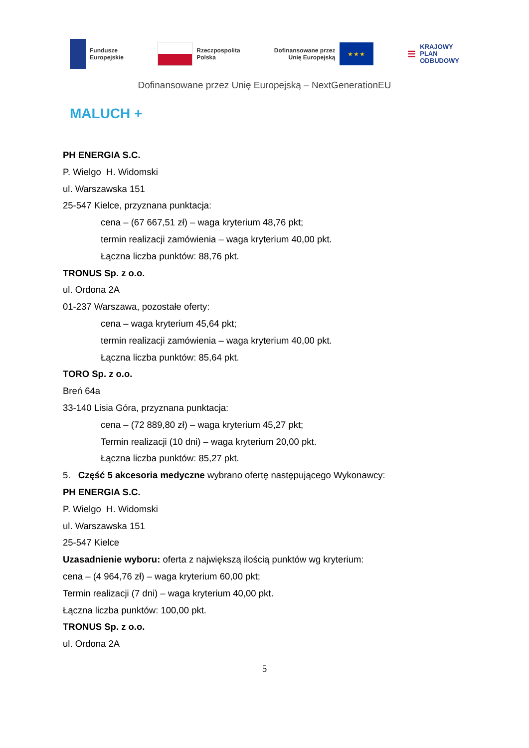Fundusze
Europejskie
Rzeczpospolita
Polska
Dofinansowane przez
Unię Europejską
★ ★ ★
≡ KRAJOWY
PLAN
ODBUDOWY
Dofinansowane przez Unię Europejską – NextGenerationEU
MALUCH +
PH ENERGIA S.C.
P. Wielgo H. Widomski
ul. Warszawska 151
25-547 Kielce, przyznana punktacja:
cena – (67 667,51 zł) – waga kryterium 48,76 pkt;
termin realizacji zamówienia – waga kryterium 40,00 pkt.
Łączna liczba punktów: 88,76 pkt.
TRONUS Sp. z o.o.
ul. Ordona 2A
01-237 Warszawa, pozostałe oferty:
cena – waga kryterium 45,64 pkt;
termin realizacji zamówienia – waga kryterium 40,00 pkt.
Łączna liczba punktów: 85,64 pkt.
TORO Sp. z o.o.
Breń 64a
33-140 Lisia Góra, przyznana punktacja:
cena – (72 889,80 zł) – waga kryterium 45,27 pkt;
Termin realizacji (10 dni) – waga kryterium 20,00 pkt.
Łączna liczba punktów: 85,27 pkt.
5. Część 5 akcesoria medyczne wybrano ofertę następującego Wykonawcy:
PH ENERGIA S.C.
P. Wielgo H. Widomski
ul. Warszawska 151
25-547 Kielce
Uzasadnienie wyboru: oferta z największą ilością punktów wg kryterium:
cena – (4 964,76 zł) – waga kryterium 60,00 pkt;
Termin realizacji (7 dni) – waga kryterium 40,00 pkt.
Łączna liczba punktów: 100,00 pkt.
TRONUS Sp. z o.o.
ul. Ordona 2A
5